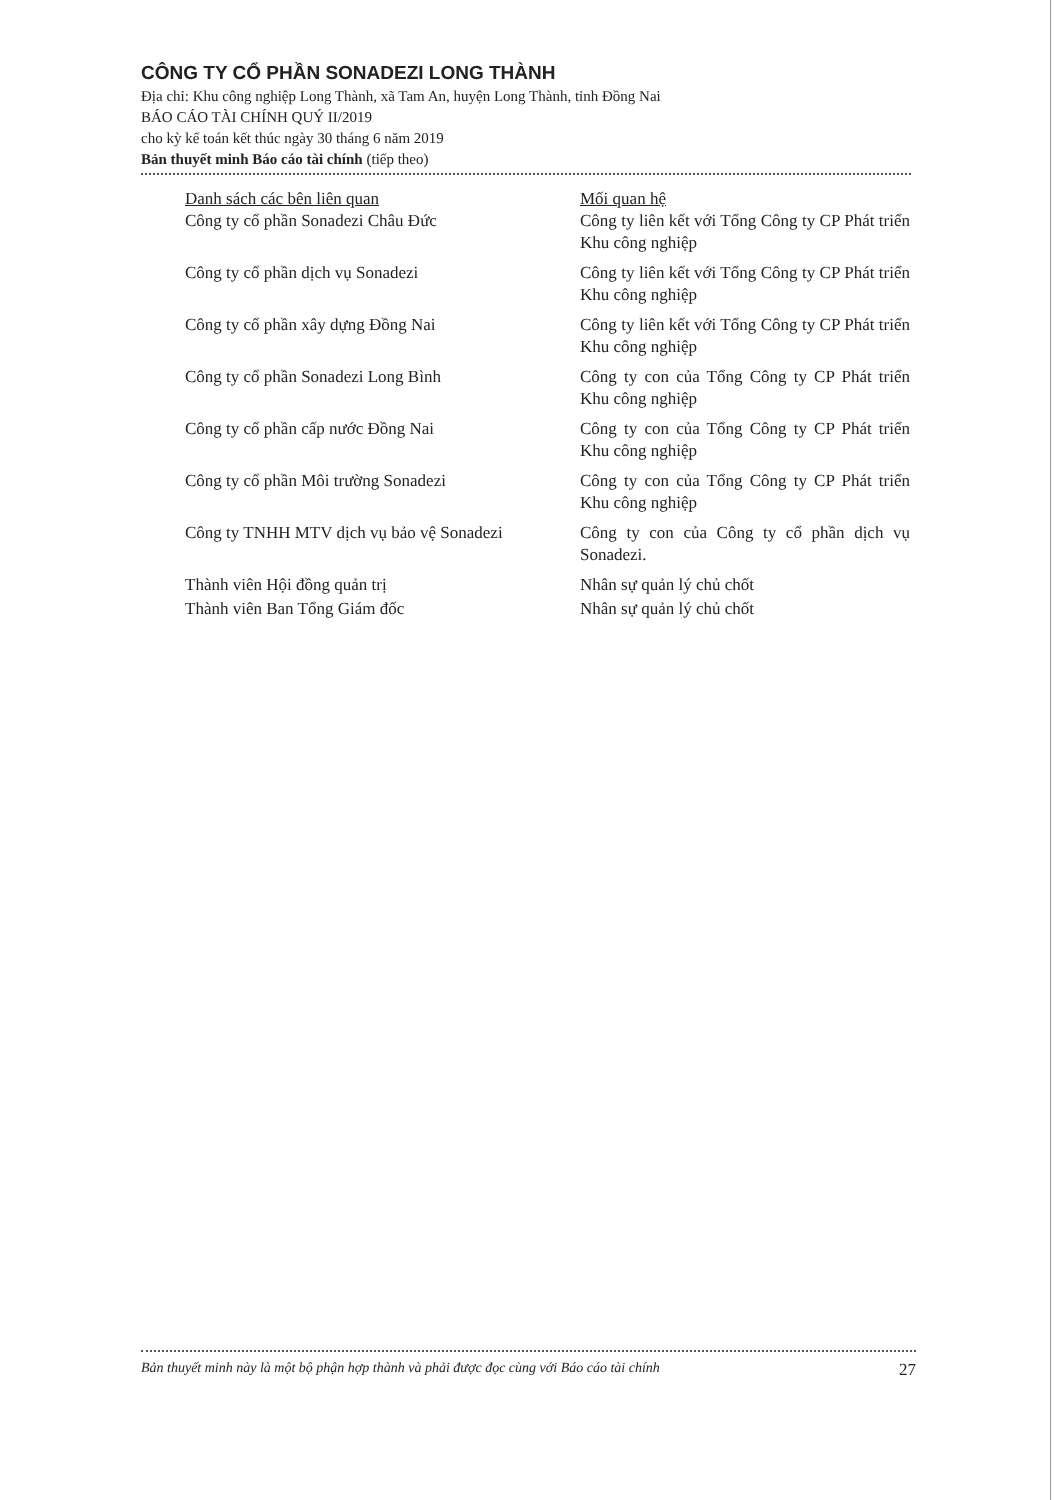CÔNG TY CỔ PHẦN SONADEZI LONG THÀNH
Địa chỉ: Khu công nghiệp Long Thành, xã Tam An, huyện Long Thành, tỉnh Đồng Nai
BÁO CÁO TÀI CHÍNH QUÝ II/2019
cho kỳ kế toán kết thúc ngày 30 tháng 6 năm 2019
Bản thuyết minh Báo cáo tài chính (tiếp theo)
| Danh sách các bên liên quan | Mối quan hệ |
| --- | --- |
| Công ty cổ phần Sonadezi Châu Đức | Công ty liên kết với Tổng Công ty CP Phát triển Khu công nghiệp |
| Công ty cổ phần dịch vụ Sonadezi | Công ty liên kết với Tổng Công ty CP Phát triển Khu công nghiệp |
| Công ty cổ phần xây dựng Đồng Nai | Công ty liên kết với Tổng Công ty CP Phát triển Khu công nghiệp |
| Công ty cổ phần Sonadezi Long Bình | Công ty con của Tổng Công ty CP Phát triển Khu công nghiệp |
| Công ty cổ phần cấp nước Đồng Nai | Công ty con của Tổng Công ty CP Phát triển Khu công nghiệp |
| Công ty cổ phần Môi trường Sonadezi | Công ty con của Tổng Công ty CP Phát triển Khu công nghiệp |
| Công ty TNHH MTV dịch vụ bảo vệ Sonadezi | Công ty con của Công ty cổ phần dịch vụ Sonadezi. |
| Thành viên Hội đồng quản trị | Nhân sự quản lý chủ chốt |
| Thành viên Ban Tổng Giám đốc | Nhân sự quản lý chủ chốt |
Bản thuyết minh này là một bộ phận hợp thành và phải được đọc cùng với Báo cáo tài chính 27